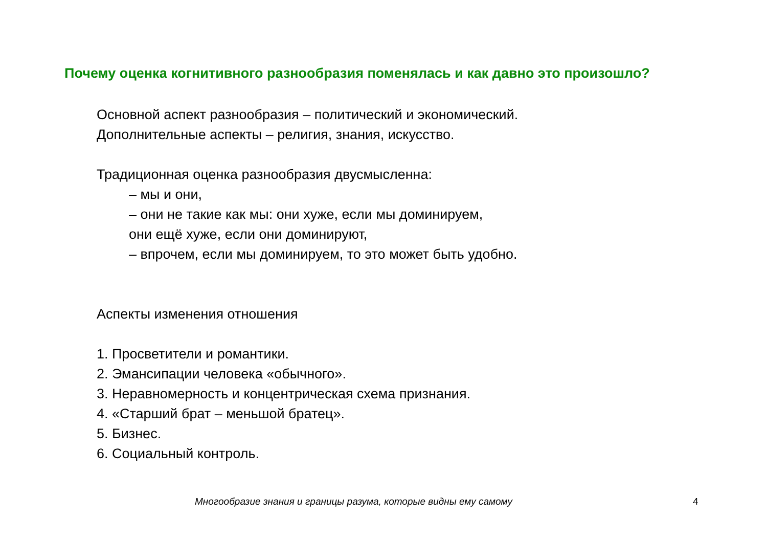Почему оценка когнитивного разнообразия поменялась и как давно это произошло?
Основной аспект разнообразия – политический и экономический.
Дополнительные аспекты – религия, знания, искусство.
Традиционная оценка разнообразия двусмысленна:
– мы и они,
– они не такие как мы: они хуже, если мы доминируем,
они ещё хуже, если они доминируют,
– впрочем, если мы доминируем, то это может быть удобно.
Аспекты изменения отношения
1. Просветители и романтики.
2. Эмансипации человека «обычного».
3. Неравномерность и концентрическая схема признания.
4. «Старший брат – меньшой братец».
5. Бизнес.
6. Социальный контроль.
Многообразие знания и границы разума, которые видны ему самому 4